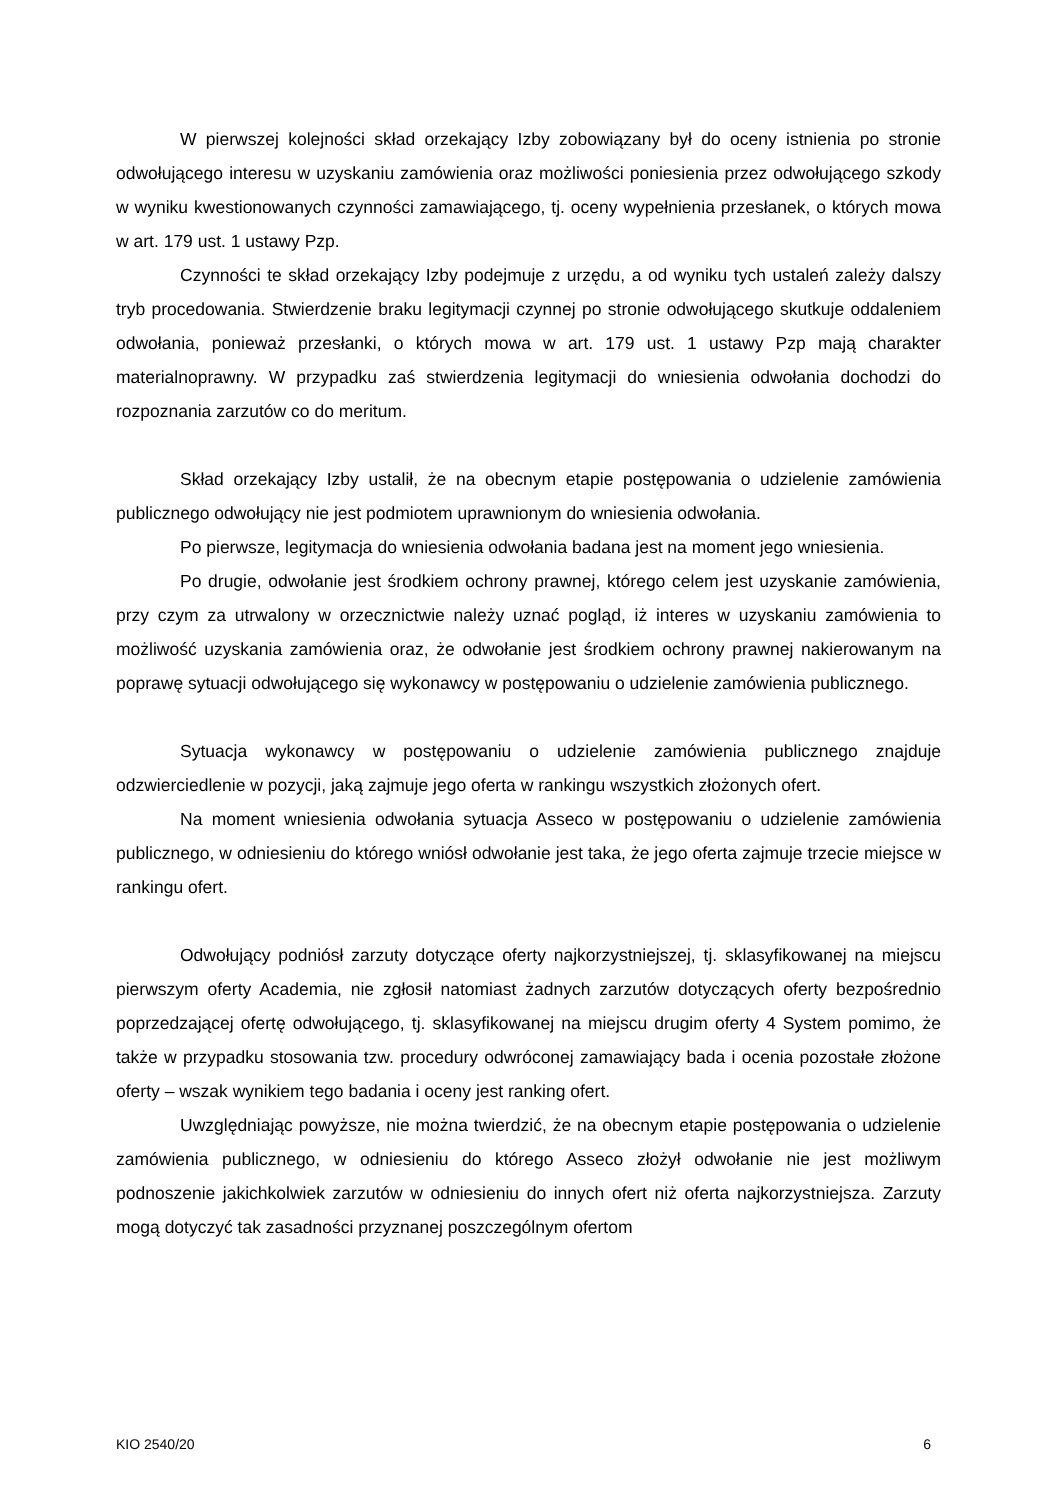W pierwszej kolejności skład orzekający Izby zobowiązany był do oceny istnienia po stronie odwołującego interesu w uzyskaniu zamówienia oraz możliwości poniesienia przez odwołującego szkody w wyniku kwestionowanych czynności zamawiającego, tj. oceny wypełnienia przesłanek, o których mowa w art. 179 ust. 1 ustawy Pzp.
Czynności te skład orzekający Izby podejmuje z urzędu, a od wyniku tych ustaleń zależy dalszy tryb procedowania. Stwierdzenie braku legitymacji czynnej po stronie odwołującego skutkuje oddaleniem odwołania, ponieważ przesłanki, o których mowa w art. 179 ust. 1 ustawy Pzp mają charakter materialnoprawny. W przypadku zaś stwierdzenia legitymacji do wniesienia odwołania dochodzi do rozpoznania zarzutów co do meritum.
Skład orzekający Izby ustalił, że na obecnym etapie postępowania o udzielenie zamówienia publicznego odwołujący nie jest podmiotem uprawnionym do wniesienia odwołania.
Po pierwsze, legitymacja do wniesienia odwołania badana jest na moment jego wniesienia.
Po drugie, odwołanie jest środkiem ochrony prawnej, którego celem jest uzyskanie zamówienia, przy czym za utrwalony w orzecznictwie należy uznać pogląd, iż interes w uzyskaniu zamówienia to możliwość uzyskania zamówienia oraz, że odwołanie jest środkiem ochrony prawnej nakierowanym na poprawę sytuacji odwołującego się wykonawcy w postępowaniu o udzielenie zamówienia publicznego.
Sytuacja wykonawcy w postępowaniu o udzielenie zamówienia publicznego znajduje odzwierciedlenie w pozycji, jaką zajmuje jego oferta w rankingu wszystkich złożonych ofert.
Na moment wniesienia odwołania sytuacja Asseco w postępowaniu o udzielenie zamówienia publicznego, w odniesieniu do którego wniósł odwołanie jest taka, że jego oferta zajmuje trzecie miejsce w rankingu ofert.
Odwołujący podniósł zarzuty dotyczące oferty najkorzystniejszej, tj. sklasyfikowanej na miejscu pierwszym oferty Academia, nie zgłosił natomiast żadnych zarzutów dotyczących oferty bezpośrednio poprzedzającej ofertę odwołującego, tj. sklasyfikowanej na miejscu drugim oferty 4 System pomimo, że także w przypadku stosowania tzw. procedury odwróconej zamawiający bada i ocenia pozostałe złożone oferty – wszak wynikiem tego badania i oceny jest ranking ofert.
Uwzględniając powyższe, nie można twierdzić, że na obecnym etapie postępowania o udzielenie zamówienia publicznego, w odniesieniu do którego Asseco złożył odwołanie nie jest możliwym podnoszenie jakichkolwiek zarzutów w odniesieniu do innych ofert niż oferta najkorzystniejsza. Zarzuty mogą dotyczyć tak zasadności przyznanej poszczególnym ofertom
KIO 2540/20 6